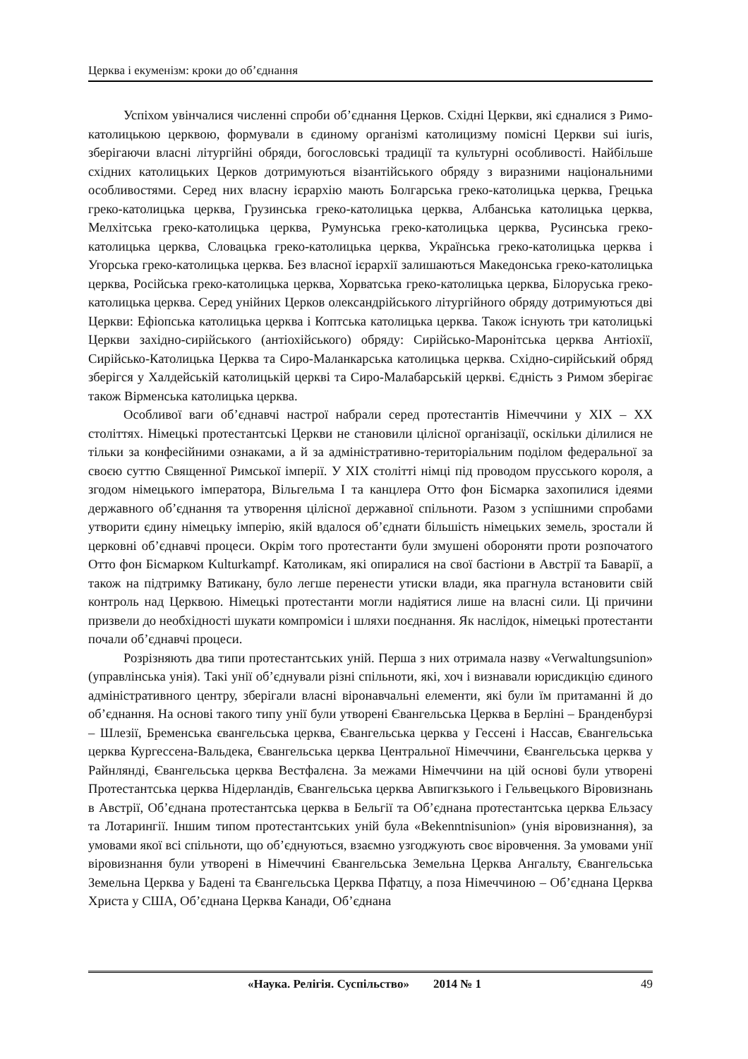Церква і екуменізм: кроки до об’єднання
Успіхом увінчалися численні спроби об’єднання Церков. Східні Церкви, які єдналися з Римо-католицькою церквою, формували в єдиному організмі католицизму помісні Церкви sui iuris, зберігаючи власні літургійні обряди, богословські традиції та культурні особливості. Найбільше східних католицьких Церков дотримуються візантійського обряду з виразними національними особливостями. Серед них власну ієрархію мають Болгарська греко-католицька церква, Грецька греко-католицька церква, Грузинська греко-католицька церква, Албанська католицька церква, Мелхітська греко-католицька церква, Румунська греко-католицька церква, Русинська греко-католицька церква, Словацька греко-католицька церква, Українська греко-католицька церква і Угорська греко-католицька церква. Без власної ієрархії залишаються Македонська греко-католицька церква, Російська греко-католицька церква, Хорватська греко-католицька церква, Білоруська греко-католицька церква. Серед унійних Церков олександрійського літургійного обряду дотримуються дві Церкви: Ефіопська католицька церква і Коптська католицька церква. Також існують три католицькі Церкви західно-сирійського (антіохійського) обряду: Сирійсько-Маронітська церква Антіохії, Сирійсько-Католицька Церква та Сиро-Маланкарська католицька церква. Східно-сирійський обряд зберігся у Халдейській католицькій церкві та Сиро-Малабарській церкві. Єдність з Римом зберігає також Вірменська католицька церква.
Особливої ваги об’єднавчі настрої набрали серед протестантів Німеччини у XIX – XX століттях. Німецькі протестантські Церкви не становили цілісної організації, оскільки ділилися не тільки за конфесійними ознаками, а й за адміністративно-територіальним поділом федеральної за своєю суттю Священної Римської імперії. У XIX столітті німці під проводом прусського короля, а згодом німецького імператора, Вільгельма I та канцлера Отто фон Бісмарка захопилися ідеями державного об’єднання та утворення цілісної державної спільноти. Разом з успішними спробами утворити єдину німецьку імперію, якій вдалося об’єднати більшість німецьких земель, зростали й церковні об’єднавчі процеси. Окрім того протестанти були змушені обороняти проти розпочатого Отто фон Бісмарком Kulturkampf. Католикам, які опиралися на свої бастіони в Австрії та Баварії, а також на підтримку Ватикану, було легше перенести утиски влади, яка прагнула встановити свій контроль над Церквою. Німецькі протестанти могли надіятися лише на власні сили. Ці причини призвели до необхідності шукати компроміси і шляхи поєднання. Як наслідок, німецькі протестанти почали об’єднавчі процеси.
Розрізняють два типи протестантських уній. Перша з них отримала назву «Verwaltungsunion» (управлінська унія). Такі унії об’єднували різні спільноти, які, хоч і визнавали юрисдикцію єдиного адміністративного центру, зберігали власні віронавчальні елементи, які були їм притаманні й до об’єднання. На основі такого типу унії були утворені Євангельська Церква в Берліні – Бранденбурзі – Шлезії, Бременська євангельська церква, Євангельська церква у Гессені і Нассав, Євангельська церква Кургессена-Вальдека, Євангельська церква Центральної Німеччини, Євангельська церква у Райнлянді, Євангельська церква Вестфалєна. За межами Німеччини на цій основі були утворені Протестантська церква Нідерландів, Євангельська церква Авпигкзького і Гельвецького Віровизнань в Австрії, Об’єднана протестантська церква в Бельгії та Об’єднана протестантська церква Ельзасу та Лотарингії. Іншим типом протестантських уній була «Bekenntnisunion» (унія віровизнання), за умовами якої всі спільноти, що об’єднуються, взаємно узгоджують своє віровчення. За умовами унії віровизнання були утворені в Німеччині Євангельська Земельна Церква Ангальту, Євангельська Земельна Церква у Бадені та Євангельська Церква Пфатцу, а поза Німеччиною – Об’єднана Церква Христа у США, Об’єднана Церква Канади, Об’єднана
«Наука. Релігія. Суспільство» 2014 № 1 49